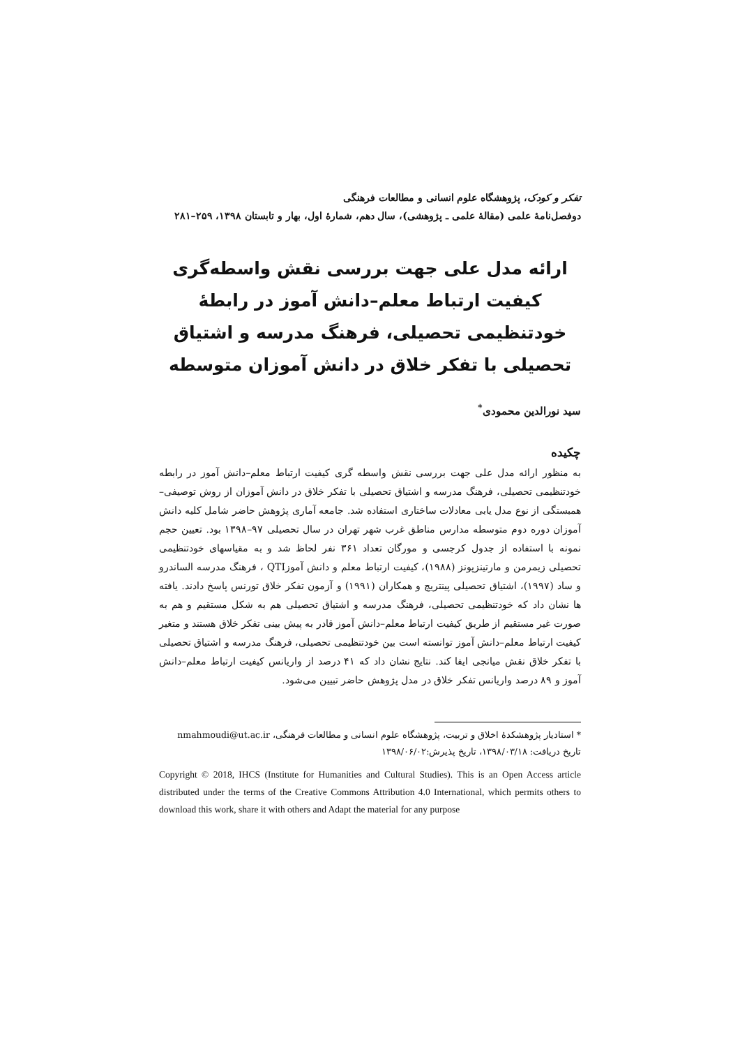تفکر و کودک، پژوهشگاه علوم انسانی و مطالعات فرهنگی
دوفصل‌نامهٔ علمی (مقالهٔ علمی ـ پژوهشی)، سال دهم، شمارهٔ اول، بهار و تابستان ۱۳۹۸، ۲۵۹–۲۸۱
ارائه مدل علی جهت بررسی نقش واسطه‌گری کیفیت ارتباط معلم–دانش آموز در رابطهٔ خودتنظیمی تحصیلی، فرهنگ مدرسه و اشتیاق تحصیلی با تفکر خلاق در دانش آموزان متوسطه
سید نورالدین محمودی<sup>*</sup>
چکیده
به منظور ارائه مدل علی جهت بررسی نقش واسطه گری کیفیت ارتباط معلم–دانش آموز در رابطه خودتنظیمی تحصیلی، فرهنگ مدرسه و اشتیاق تحصیلی با تفکر خلاق در دانش آموزان از روش توصیفی–همبستگی از نوع مدل یابی معادلات ساختاری استفاده شد. جامعه آماری پژوهش حاضر شامل کلیه دانش آموزان دوره دوم متوسطه مدارس مناطق غرب شهر تهران در سال تحصیلی ۹۷–۱۳۹۸ بود. تعیین حجم نمونه با استفاده از جدول کرجسی و مورگان تعداد ۳۶۱ نفر لحاظ شد و به مقیاسهای خودتنظیمی تحصیلی زیمرمن و مارتینزپونز (۱۹۸۸)، کیفیت ارتباط معلم و دانش آموزQTI ، فرهنگ مدرسه الساندرو و ساد (۱۹۹۷)، اشتیاق تحصیلی پینتریچ و همکاران (۱۹۹۱) و آزمون تفکر خلاق تورنس پاسخ دادند. یافته ها نشان داد که خودتنظیمی تحصیلی، فرهنگ مدرسه و اشتیاق تحصیلی هم به شکل مستقیم و هم به صورت غیر مستقیم از طریق کیفیت ارتباط معلم–دانش آموز قادر به پیش بینی تفکر خلاق هستند و متغیر کیفیت ارتباط معلم–دانش آموز توانسته است بین خودتنظیمی تحصیلی، فرهنگ مدرسه و اشتیاق تحصیلی با تفکر خلاق نقش میانجی ایفا کند. نتایج نشان داد که ۴۱ درصد از واریانس کیفیت ارتباط معلم–دانش آموز و ۸۹ درصد واریانس تفکر خلاق در مدل پژوهش حاضر تبیین می‌شود.
* استادیار پژوهشکدهٔ اخلاق و تربیت، پژوهشگاه علوم انسانی و مطالعات فرهنگی، nmahmoudi@ut.ac.ir
تاریخ دریافت: ۱۳۹۸/۰۳/۱۸، تاریخ پذیرش:۱۳۹۸/۰۶/۰۲
Copyright © 2018, IHCS (Institute for Humanities and Cultural Studies). This is an Open Access article distributed under the terms of the Creative Commons Attribution 4.0 International, which permits others to download this work, share it with others and Adapt the material for any purpose